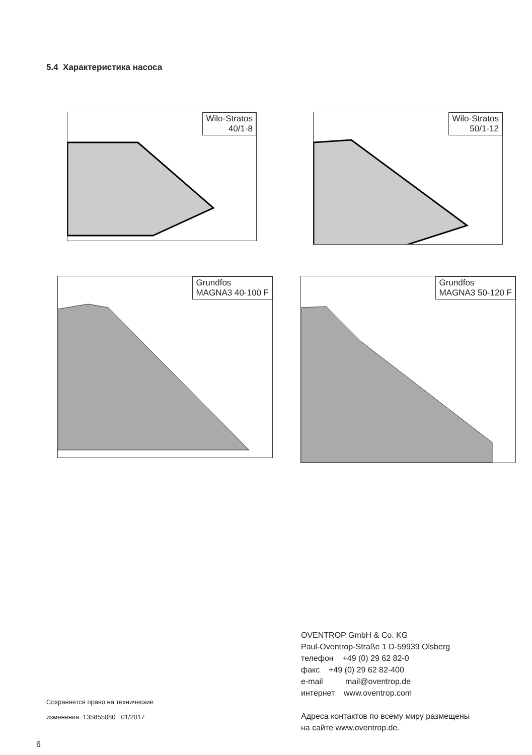5.4 Характеристика насоса
Wilo-Stratos
40/1-8
Wilo-Stratos
50/1-12
Grundfos
MAGNA3 40-100 F
Grundfos
MAGNA3 50-120 F
Сохраняется право на технические
изменения. 135855080 01/2017
OVENTROP GmbH & Co. KG
Paul-Oventrop-Straße 1 D-59939 Olsberg
телефон +49 (0) 29 62 82-0
факс +49 (0) 29 62 82-400
e-mail mail@oventrop.de
интернет www.oventrop.com
Адреса контактов по всему миру размещены
на сайте www.oventrop.de.
6